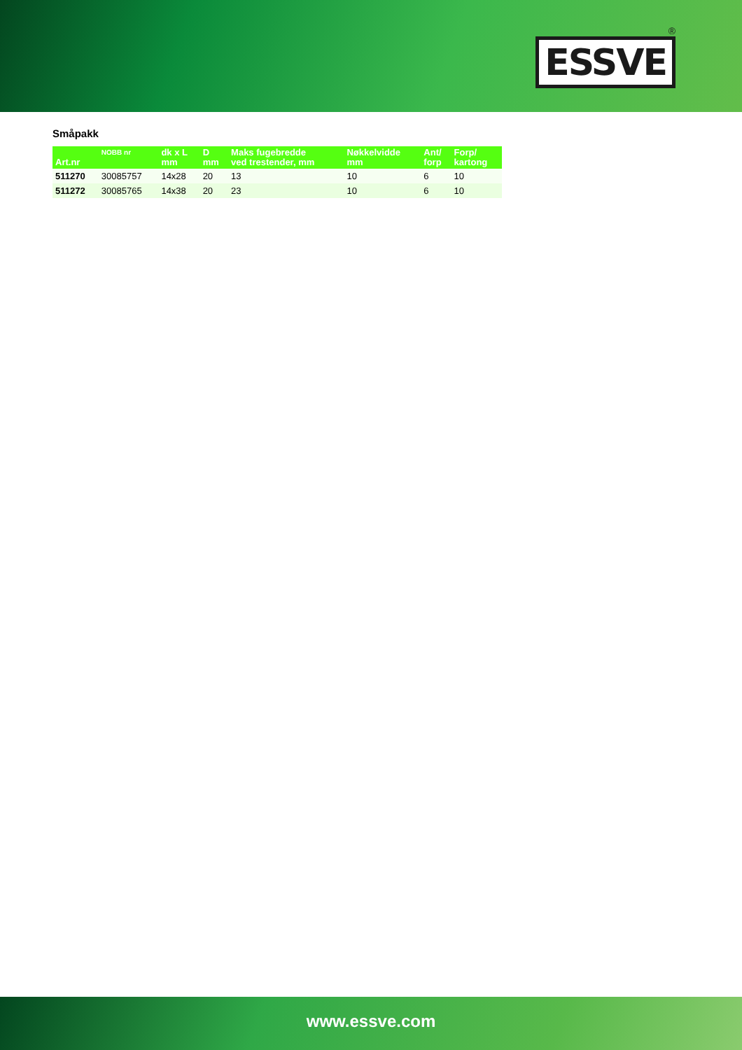®
ESSVE
Småpakk
| Art.nr | NOBB nr | dk x L mm | D mm | Maks fugebredde ved trestender, mm | Nøkkelvidde mm | Ant/ forp | Forp/ kartong |
| --- | --- | --- | --- | --- | --- | --- | --- |
| 511270 | 30085757 | 14x28 | 20 | 13 | 10 | 6 | 10 |
| 511272 | 30085765 | 14x38 | 20 | 23 | 10 | 6 | 10 |
www.essve.com